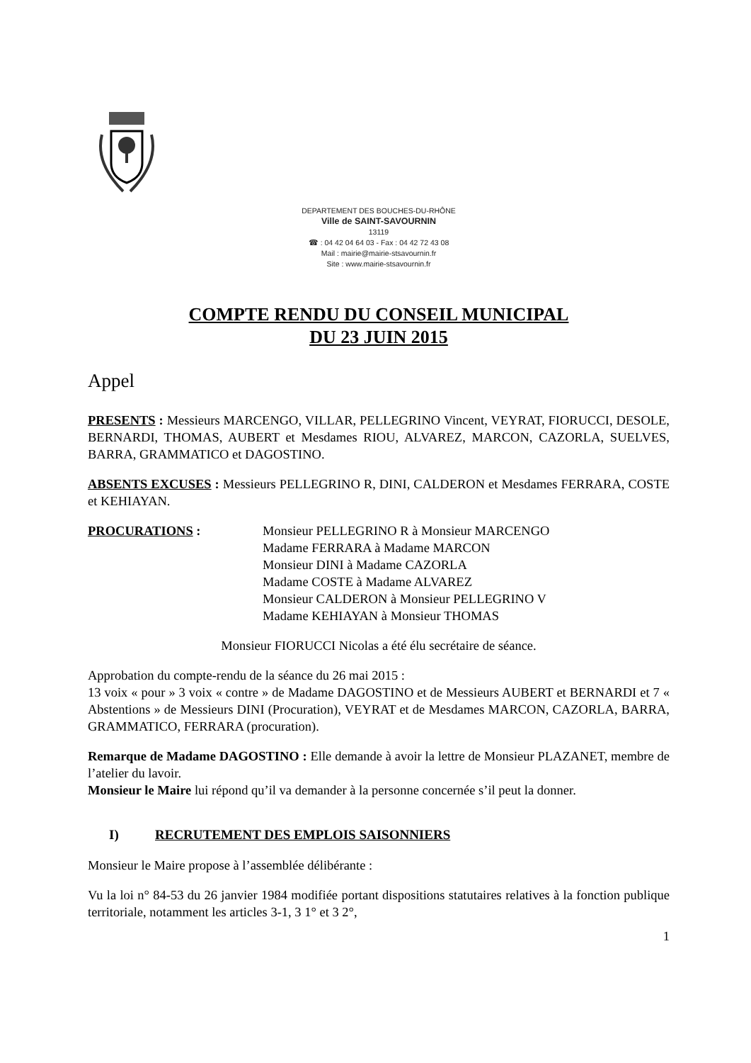DEPARTEMENT DES BOUCHES-DU-RHÔNE
Ville de SAINT-SAVOURNIN
13119
☎ : 04 42 04 64 03 - Fax : 04 42 72 43 08
Mail : mairie@mairie-stsavournin.fr
Site : www.mairie-stsavournin.fr
COMPTE RENDU DU CONSEIL MUNICIPAL
DU 23 JUIN 2015
Appel
PRESENTS : Messieurs MARCENGO, VILLAR, PELLEGRINO Vincent, VEYRAT, FIORUCCI, DESOLE, BERNARDI, THOMAS, AUBERT et Mesdames RIOU, ALVAREZ, MARCON, CAZORLA, SUELVES, BARRA, GRAMMATICO et DAGOSTINO.
ABSENTS EXCUSES : Messieurs PELLEGRINO R, DINI, CALDERON et Mesdames FERRARA, COSTE et KEHIAYAN.
PROCURATIONS : Monsieur PELLEGRINO R à Monsieur MARCENGO
Madame FERRARA à Madame MARCON
Monsieur DINI à Madame CAZORLA
Madame COSTE à Madame ALVAREZ
Monsieur CALDERON à Monsieur PELLEGRINO V
Madame KEHIAYAN à Monsieur THOMAS
Monsieur FIORUCCI Nicolas a été élu secrétaire de séance.
Approbation du compte-rendu de la séance du 26 mai 2015 :
13 voix « pour » 3 voix « contre » de Madame DAGOSTINO et de Messieurs AUBERT et BERNARDI et 7 « Abstentions » de Messieurs DINI (Procuration), VEYRAT et de Mesdames MARCON, CAZORLA, BARRA, GRAMMATICO, FERRARA (procuration).
Remarque de Madame DAGOSTINO : Elle demande à avoir la lettre de Monsieur PLAZANET, membre de l’atelier du lavoir.
Monsieur le Maire lui répond qu’il va demander à la personne concernée s’il peut la donner.
I) RECRUTEMENT DES EMPLOIS SAISONNIERS
Monsieur le Maire propose à l’assemblée délibérante :
Vu la loi n° 84-53 du 26 janvier 1984 modifiée portant dispositions statutaires relatives à la fonction publique territoriale, notamment les articles 3-1, 3 1° et 3 2°,
1